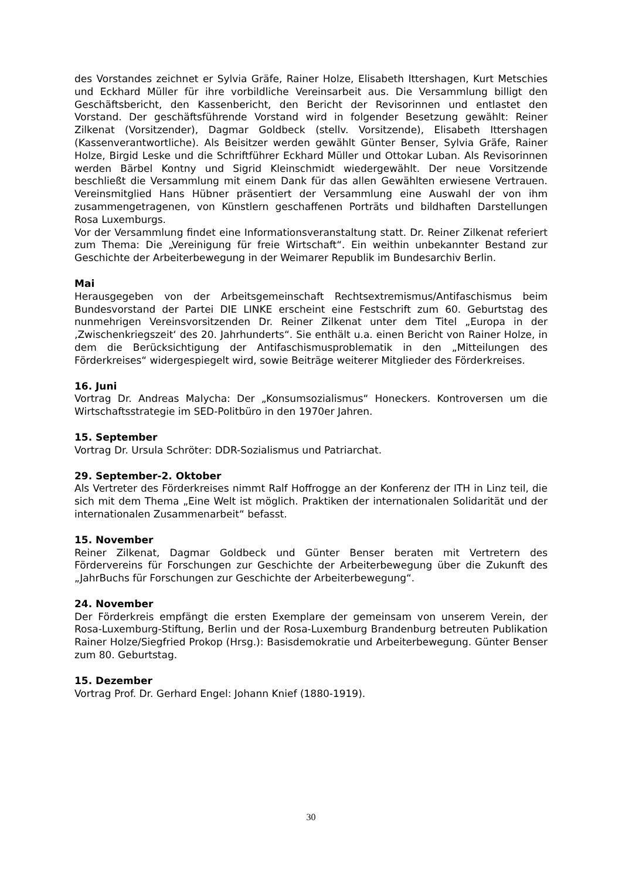des Vorstandes zeichnet er Sylvia Gräfe, Rainer Holze, Elisabeth Ittershagen, Kurt Metschies und Eckhard Müller für ihre vorbildliche Vereinsarbeit aus. Die Versammlung billigt den Geschäftsbericht, den Kassenbericht, den Bericht der Revisorinnen und entlastet den Vorstand. Der geschäftsführende Vorstand wird in folgender Besetzung gewählt: Reiner Zilkenat (Vorsitzender), Dagmar Goldbeck (stellv. Vorsitzende), Elisabeth Ittershagen (Kassenverantwortliche). Als Beisitzer werden gewählt Günter Benser, Sylvia Gräfe, Rainer Holze, Birgid Leske und die Schriftführer Eckhard Müller und Ottokar Luban. Als Revisorinnen werden Bärbel Kontny und Sigrid Kleinschmidt wiedergewählt. Der neue Vorsitzende beschließt die Versammlung mit einem Dank für das allen Gewählten erwiesene Vertrauen. Vereinsmitglied Hans Hübner präsentiert der Versammlung eine Auswahl der von ihm zusammengetragenen, von Künstlern geschaffenen Porträts und bildhaften Darstellungen Rosa Luxemburgs.
Vor der Versammlung findet eine Informationsveranstaltung statt. Dr. Reiner Zilkenat referiert zum Thema: Die „Vereinigung für freie Wirtschaft“. Ein weithin unbekannter Bestand zur Geschichte der Arbeiterbewegung in der Weimarer Republik im Bundesarchiv Berlin.
Mai
Herausgegeben von der Arbeitsgemeinschaft Rechtsextremismus/Antifaschismus beim Bundesvorstand der Partei DIE LINKE erscheint eine Festschrift zum 60. Geburtstag des nunmehrigen Vereinsvorsitzenden Dr. Reiner Zilkenat unter dem Titel „Europa in der ‚Zwischenkriegszeit‘ des 20. Jahrhunderts“. Sie enthält u.a. einen Bericht von Rainer Holze, in dem die Berücksichtigung der Antifaschismusproblematik in den „Mitteilungen des Förderkreises“ widergespiegelt wird, sowie Beiträge weiterer Mitglieder des Förderkreises.
16. Juni
Vortrag Dr. Andreas Malycha: Der „Konsumsozialismus“ Honeckers. Kontroversen um die Wirtschaftsstrategie im SED-Politbüro in den 1970er Jahren.
15. September
Vortrag Dr. Ursula Schröter: DDR-Sozialismus und Patriarchat.
29. September-2. Oktober
Als Vertreter des Förderkreises nimmt Ralf Hoffrogge an der Konferenz der ITH in Linz teil, die sich mit dem Thema „Eine Welt ist möglich. Praktiken der internationalen Solidarität und der internationalen Zusammenarbeit“ befasst.
15. November
Reiner Zilkenat, Dagmar Goldbeck und Günter Benser beraten mit Vertretern des Fördervereins für Forschungen zur Geschichte der Arbeiterbewegung über die Zukunft des „JahrBuchs für Forschungen zur Geschichte der Arbeiterbewegung“.
24. November
Der Förderkreis empfängt die ersten Exemplare der gemeinsam von unserem Verein, der Rosa-Luxemburg-Stiftung, Berlin und der Rosa-Luxemburg Brandenburg betreuten Publikation Rainer Holze/Siegfried Prokop (Hrsg.): Basisdemokratie und Arbeiterbewegung. Günter Benser zum 80. Geburtstag.
15. Dezember
Vortrag Prof. Dr. Gerhard Engel: Johann Knief (1880-1919).
30